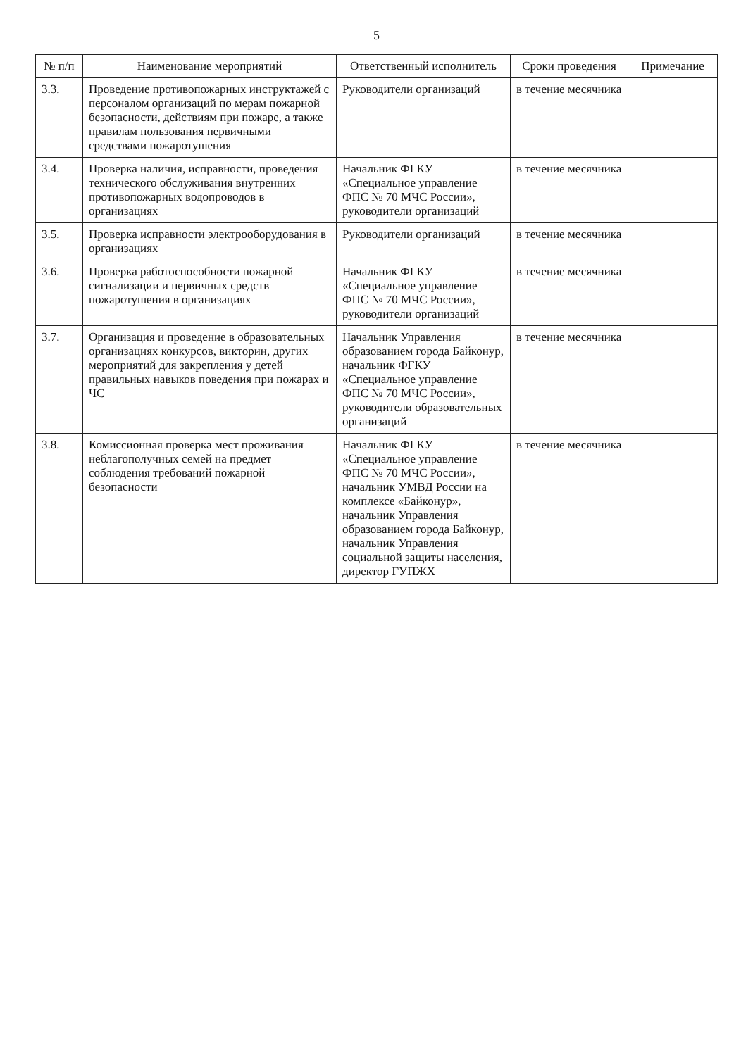5
| № п/п | Наименование мероприятий | Ответственный исполнитель | Сроки проведения | Примечание |
| --- | --- | --- | --- | --- |
| 3.3. | Проведение противопожарных инструктажей с персоналом организаций по мерам пожарной безопасности, действиям при пожаре, а также правилам пользования первичными средствами пожаротушения | Руководители организаций | в течение месячника | |
| 3.4. | Проверка наличия, исправности, проведения технического обслуживания внутренних противопожарных водопроводов в организациях | Начальник ФГКУ «Специальное управление ФПС № 70 МЧС России», руководители организаций | в течение месячника | |
| 3.5. | Проверка исправности электрооборудования в организациях | Руководители организаций | в течение месячника | |
| 3.6. | Проверка работоспособности пожарной сигнализации и первичных средств пожаротушения в организациях | Начальник ФГКУ «Специальное управление ФПС № 70 МЧС России», руководители организаций | в течение месячника | |
| 3.7. | Организация и проведение в образовательных организациях конкурсов, викторин, других мероприятий для закрепления у детей правильных навыков поведения при пожарах и ЧС | Начальник Управления образованием города Байконур, начальник ФГКУ «Специальное управление ФПС № 70 МЧС России», руководители образовательных организаций | в течение месячника | |
| 3.8. | Комиссионная проверка мест проживания неблагополучных семей на предмет соблюдения требований пожарной безопасности | Начальник ФГКУ «Специальное управление ФПС № 70 МЧС России», начальник УМВД России на комплексе «Байконур», начальник Управления образованием города Байконур, начальник Управления социальной защиты населения, директор ГУПЖХ | в течение месячника | |